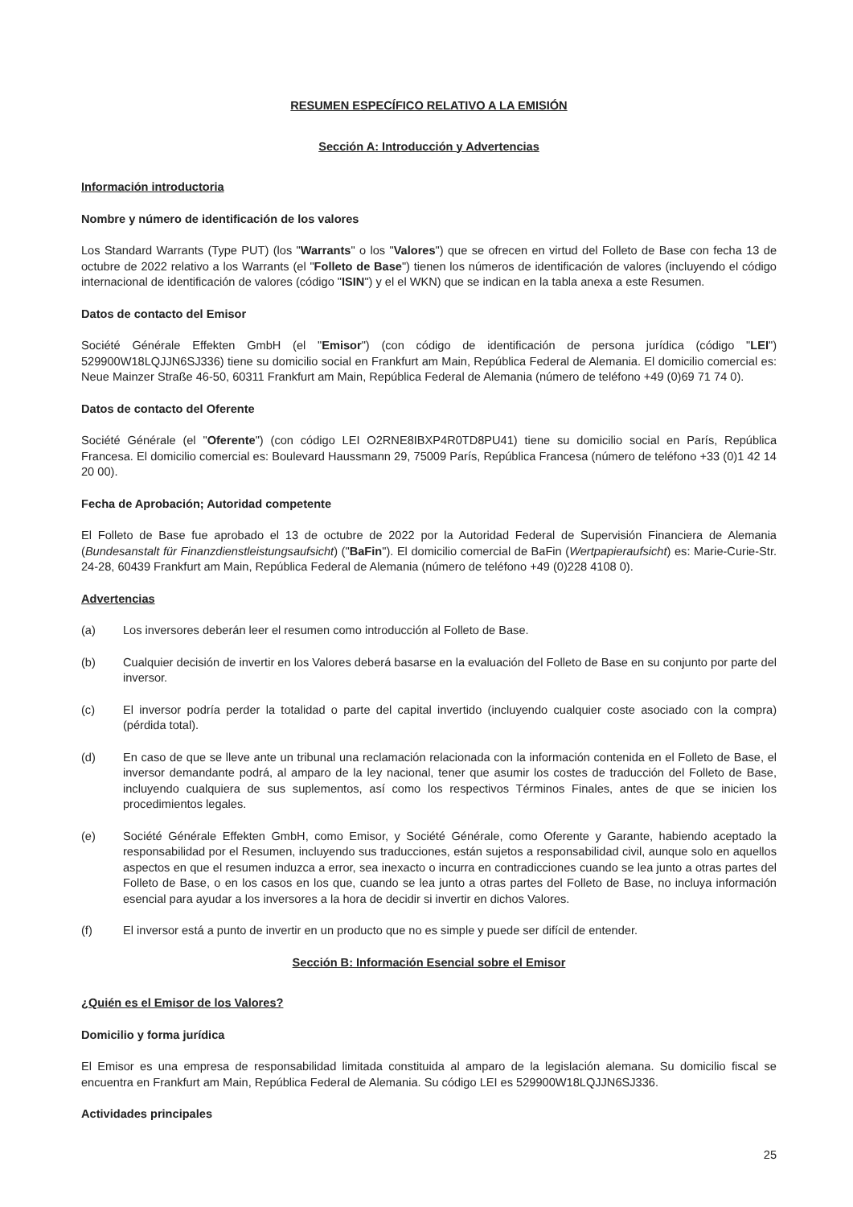RESUMEN ESPECÍFICO RELATIVO A LA EMISIÓN
Sección A: Introducción y Advertencias
Información introductoria
Nombre y número de identificación de los valores
Los Standard Warrants (Type PUT) (los "Warrants" o los "Valores") que se ofrecen en virtud del Folleto de Base con fecha 13 de octubre de 2022 relativo a los Warrants (el "Folleto de Base") tienen los números de identificación de valores (incluyendo el código internacional de identificación de valores (código "ISIN") y el el WKN) que se indican en la tabla anexa a este Resumen.
Datos de contacto del Emisor
Société Générale Effekten GmbH (el "Emisor") (con código de identificación de persona jurídica (código "LEI") 529900W18LQJJN6SJ336) tiene su domicilio social en Frankfurt am Main, República Federal de Alemania. El domicilio comercial es: Neue Mainzer Straße 46-50, 60311 Frankfurt am Main, República Federal de Alemania (número de teléfono +49 (0)69 71 74 0).
Datos de contacto del Oferente
Société Générale (el "Oferente") (con código LEI O2RNE8IBXP4R0TD8PU41) tiene su domicilio social en París, República Francesa. El domicilio comercial es: Boulevard Haussmann 29, 75009 París, República Francesa (número de teléfono +33 (0)1 42 14 20 00).
Fecha de Aprobación; Autoridad competente
El Folleto de Base fue aprobado el 13 de octubre de 2022 por la Autoridad Federal de Supervisión Financiera de Alemania (Bundesanstalt für Finanzdienstleistungsaufsicht) ("BaFin"). El domicilio comercial de BaFin (Wertpapieraufsicht) es: Marie-Curie-Str. 24-28, 60439 Frankfurt am Main, República Federal de Alemania (número de teléfono +49 (0)228 4108 0).
Advertencias
(a) Los inversores deberán leer el resumen como introducción al Folleto de Base.
(b) Cualquier decisión de invertir en los Valores deberá basarse en la evaluación del Folleto de Base en su conjunto por parte del inversor.
(c) El inversor podría perder la totalidad o parte del capital invertido (incluyendo cualquier coste asociado con la compra) (pérdida total).
(d) En caso de que se lleve ante un tribunal una reclamación relacionada con la información contenida en el Folleto de Base, el inversor demandante podrá, al amparo de la ley nacional, tener que asumir los costes de traducción del Folleto de Base, incluyendo cualquiera de sus suplementos, así como los respectivos Términos Finales, antes de que se inicien los procedimientos legales.
(e) Société Générale Effekten GmbH, como Emisor, y Société Générale, como Oferente y Garante, habiendo aceptado la responsabilidad por el Resumen, incluyendo sus traducciones, están sujetos a responsabilidad civil, aunque solo en aquellos aspectos en que el resumen induzca a error, sea inexacto o incurra en contradicciones cuando se lea junto a otras partes del Folleto de Base, o en los casos en los que, cuando se lea junto a otras partes del Folleto de Base, no incluya información esencial para ayudar a los inversores a la hora de decidir si invertir en dichos Valores.
(f) El inversor está a punto de invertir en un producto que no es simple y puede ser difícil de entender.
Sección B: Información Esencial sobre el Emisor
¿Quién es el Emisor de los Valores?
Domicilio y forma jurídica
El Emisor es una empresa de responsabilidad limitada constituida al amparo de la legislación alemana. Su domicilio fiscal se encuentra en Frankfurt am Main, República Federal de Alemania. Su código LEI es 529900W18LQJJN6SJ336.
Actividades principales
25